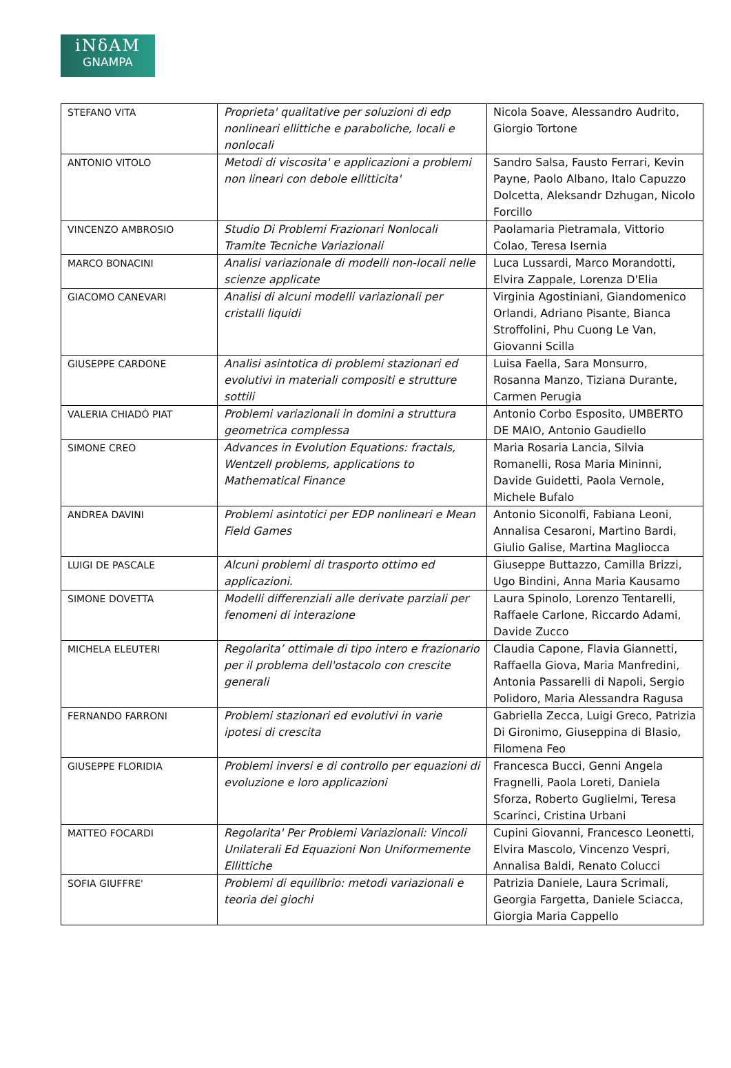iNδAM
GNAMPA
| STEFANO VITA | Proprieta' qualitative per soluzioni di edp nonlineari ellittiche e paraboliche, locali e nonlocali | Nicola Soave, Alessandro Audrito, Giorgio Tortone |
| ANTONIO VITOLO | Metodi di viscosita' e applicazioni a problemi non lineari con debole ellitticita' | Sandro Salsa, Fausto Ferrari, Kevin Payne, Paolo Albano, Italo Capuzzo Dolcetta, Aleksandr Dzhugan, Nicolo Forcillo |
| VINCENZO AMBROSIO | Studio Di Problemi Frazionari Nonlocali Tramite Tecniche Variazionali | Paolamaria Pietramala, Vittorio Colao, Teresa Isernia |
| MARCO BONACINI | Analisi variazionale di modelli non-locali nelle scienze applicate | Luca Lussardi, Marco Morandotti, Elvira Zappale, Lorenza D'Elia |
| GIACOMO CANEVARI | Analisi di alcuni modelli variazionali per cristalli liquidi | Virginia Agostiniani, Giandomenico Orlandi, Adriano Pisante, Bianca Stroffolini, Phu Cuong Le Van, Giovanni Scilla |
| GIUSEPPE CARDONE | Analisi asintotica di problemi stazionari ed evolutivi in materiali compositi e strutture sottili | Luisa Faella, Sara Monsurro, Rosanna Manzo, Tiziana Durante, Carmen Perugia |
| VALERIA CHIADÒ PIAT | Problemi variazionali in domini a struttura geometrica complessa | Antonio Corbo Esposito, UMBERTO DE MAIO, Antonio Gaudiello |
| SIMONE CREO | Advances in Evolution Equations: fractals, Wentzell problems, applications to Mathematical Finance | Maria Rosaria Lancia, Silvia Romanelli, Rosa Maria Mininni, Davide Guidetti, Paola Vernole, Michele Bufalo |
| ANDREA DAVINI | Problemi asintotici per EDP nonlineari e Mean Field Games | Antonio Siconolfi, Fabiana Leoni, Annalisa Cesaroni, Martino Bardi, Giulio Galise, Martina Magliocca |
| LUIGI DE PASCALE | Alcuni problemi di trasporto ottimo ed applicazioni. | Giuseppe Buttazzo, Camilla Brizzi, Ugo Bindini, Anna Maria Kausamo |
| SIMONE DOVETTA | Modelli differenziali alle derivate parziali per fenomeni di interazione | Laura Spinolo, Lorenzo Tentarelli, Raffaele Carlone, Riccardo Adami, Davide Zucco |
| MICHELA ELEUTERI | Regolarita’ ottimale di tipo intero e frazionario per il problema dell'ostacolo con crescite generali | Claudia Capone, Flavia Giannetti, Raffaella Giova, Maria Manfredini, Antonia Passarelli di Napoli, Sergio Polidoro, Maria Alessandra Ragusa |
| FERNANDO FARRONI | Problemi stazionari ed evolutivi in varie ipotesi di crescita | Gabriella Zecca, Luigi Greco, Patrizia Di Gironimo, Giuseppina di Blasio, Filomena Feo |
| GIUSEPPE FLORIDIA | Problemi inversi e di controllo per equazioni di evoluzione e loro applicazioni | Francesca Bucci, Genni Angela Fragnelli, Paola Loreti, Daniela Sforza, Roberto Guglielmi, Teresa Scarinci, Cristina Urbani |
| MATTEO FOCARDI | Regolarita' Per Problemi Variazionali: Vincoli Unilaterali Ed Equazioni Non Uniformemente Ellittiche | Cupini Giovanni, Francesco Leonetti, Elvira Mascolo, Vincenzo Vespri, Annalisa Baldi, Renato Colucci |
| SOFIA GIUFFRE' | Problemi di equilibrio: metodi variazionali e teoria dei giochi | Patrizia Daniele, Laura Scrimali, Georgia Fargetta, Daniele Sciacca, Giorgia Maria Cappello |